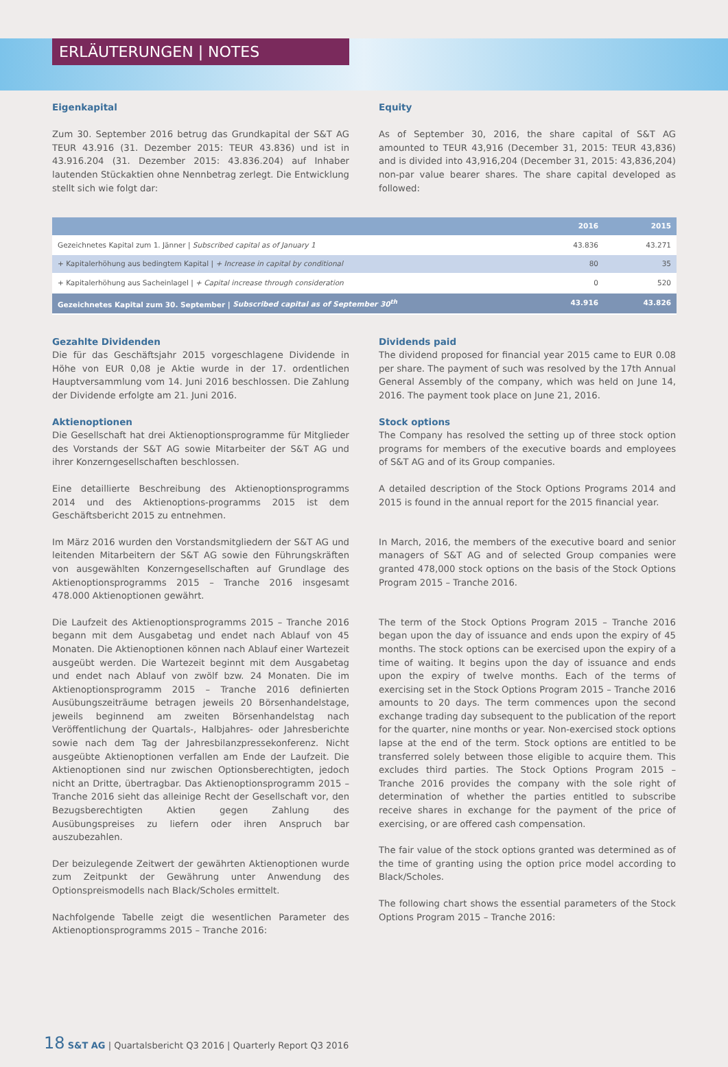ERLÄUTERUNGEN | NOTES
Eigenkapital
Zum 30. September 2016 betrug das Grundkapital der S&T AG TEUR 43.916 (31. Dezember 2015: TEUR 43.836) und ist in 43.916.204 (31. Dezember 2015: 43.836.204) auf Inhaber lautenden Stückaktien ohne Nennbetrag zerlegt. Die Entwicklung stellt sich wie folgt dar:
Equity
As of September 30, 2016, the share capital of S&T AG amounted to TEUR 43,916 (December 31, 2015: TEUR 43,836) and is divided into 43,916,204 (December 31, 2015: 43,836,204) non-par value bearer shares. The share capital developed as followed:
| | 2016 | 2015 |
| --- | --- | --- |
| Gezeichnetes Kapital zum 1. Jänner / Subscribed capital as of January 1 | 43.836 | 43.271 |
| + Kapitalerhöhung aus bedingtem Kapital / + Increase in capital by conditional | 80 | 35 |
| + Kapitalerhöhung aus Sacheinlagel / + Capital increase through consideration | 0 | 520 |
| Gezeichnetes Kapital zum 30. September / Subscribed capital as of September 30<sup>th</sup> | 43.916 | 43.826 |
Gezahlte Dividenden
Die für das Geschäftsjahr 2015 vorgeschlagene Dividende in Höhe von EUR 0,08 je Aktie wurde in der 17. ordentlichen Hauptversammlung vom 14. Juni 2016 beschlossen. Die Zahlung der Dividende erfolgte am 21. Juni 2016.
Aktienoptionen
Die Gesellschaft hat drei Aktienoptionsprogramme für Mitglieder des Vorstands der S&T AG sowie Mitarbeiter der S&T AG und ihrer Konzerngesellschaften beschlossen.
Eine detaillierte Beschreibung des Aktienoptionsprogramms 2014 und des Aktienoptions-programms 2015 ist dem Geschäftsbericht 2015 zu entnehmen.
Im März 2016 wurden den Vorstandsmitgliedern der S&T AG und leitenden Mitarbeitern der S&T AG sowie den Führungskräften von ausgewählten Konzerngesellschaften auf Grundlage des Aktienoptionsprogramms 2015 – Tranche 2016 insgesamt 478.000 Aktienoptionen gewährt.
Die Laufzeit des Aktienoptionsprogramms 2015 – Tranche 2016 begann mit dem Ausgabetag und endet nach Ablauf von 45 Monaten. Die Aktienoptionen können nach Ablauf einer Wartezeit ausgeübt werden. Die Wartezeit beginnt mit dem Ausgabetag und endet nach Ablauf von zwölf bzw. 24 Monaten. Die im Aktienoptionsprogramm 2015 – Tranche 2016 definierten Ausübungszeiträume betragen jeweils 20 Börsenhandelstage, jeweils beginnend am zweiten Börsenhandelstag nach Veröffentlichung der Quartals-, Halbjahres- oder Jahresberichte sowie nach dem Tag der Jahresbilanzpressekonferenz. Nicht ausgeübte Aktienoptionen verfallen am Ende der Laufzeit. Die Aktienoptionen sind nur zwischen Optionsberechtigten, jedoch nicht an Dritte, übertragbar. Das Aktienoptionsprogramm 2015 – Tranche 2016 sieht das alleinige Recht der Gesellschaft vor, den Bezugsberechtigten Aktien gegen Zahlung des Ausübungspreises zu liefern oder ihren Anspruch bar auszubezahlen.
Der beizulegende Zeitwert der gewährten Aktienoptionen wurde zum Zeitpunkt der Gewährung unter Anwendung des Optionspreismodells nach Black/Scholes ermittelt.
Nachfolgende Tabelle zeigt die wesentlichen Parameter des Aktienoptionsprogramms 2015 – Tranche 2016:
Dividends paid
The dividend proposed for financial year 2015 came to EUR 0.08 per share. The payment of such was resolved by the 17th Annual General Assembly of the company, which was held on June 14, 2016. The payment took place on June 21, 2016.
Stock options
The Company has resolved the setting up of three stock option programs for members of the executive boards and employees of S&T AG and of its Group companies.
A detailed description of the Stock Options Programs 2014 and 2015 is found in the annual report for the 2015 financial year.
In March, 2016, the members of the executive board and senior managers of S&T AG and of selected Group companies were granted 478,000 stock options on the basis of the Stock Options Program 2015 – Tranche 2016.
The term of the Stock Options Program 2015 – Tranche 2016 began upon the day of issuance and ends upon the expiry of 45 months. The stock options can be exercised upon the expiry of a time of waiting. It begins upon the day of issuance and ends upon the expiry of twelve months. Each of the terms of exercising set in the Stock Options Program 2015 – Tranche 2016 amounts to 20 days. The term commences upon the second exchange trading day subsequent to the publication of the report for the quarter, nine months or year. Non-exercised stock options lapse at the end of the term. Stock options are entitled to be transferred solely between those eligible to acquire them. This excludes third parties. The Stock Options Program 2015 – Tranche 2016 provides the company with the sole right of determination of whether the parties entitled to subscribe receive shares in exchange for the payment of the price of exercising, or are offered cash compensation.
The fair value of the stock options granted was determined as of the time of granting using the option price model according to Black/Scholes.
The following chart shows the essential parameters of the Stock Options Program 2015 – Tranche 2016:
18 S&T AG | Quartalsbericht Q3 2016 | Quarterly Report Q3 2016